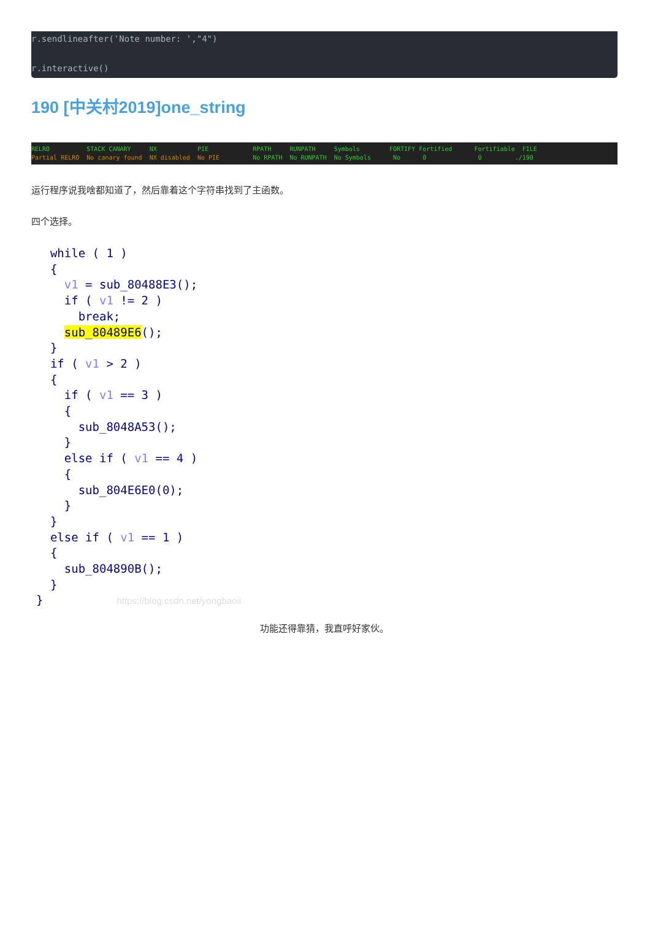r.sendlineafter('Note number: ',"4") r.interactive()
190 [中关村2019]one_string
RELRO STACK CANARY NX PIE RPATH RUNPATH Symbols FORTIFY Fortified Fortifiable FILE Partial RELRO No canary found NX disabled No PIE No RPATH No RUNPATH No Symbols No 0 0 ./190
运行程序说我啥都知道了，然后靠着这个字符串找到了主函数。
四个选择。
while ( 1 ) { v1 = sub_80488E3(); if ( v1 != 2 ) break; sub_80489E6(); } if ( v1 > 2 ) { if ( v1 == 3 ) { sub_8048A53(); } else if ( v1 == 4 ) { sub_804E6E0(0); } } else if ( v1 == 1 ) { sub_804890B(); } } https://blog.csdn.net/yongbaoii
功能还得靠猜，我直呼好家伙。